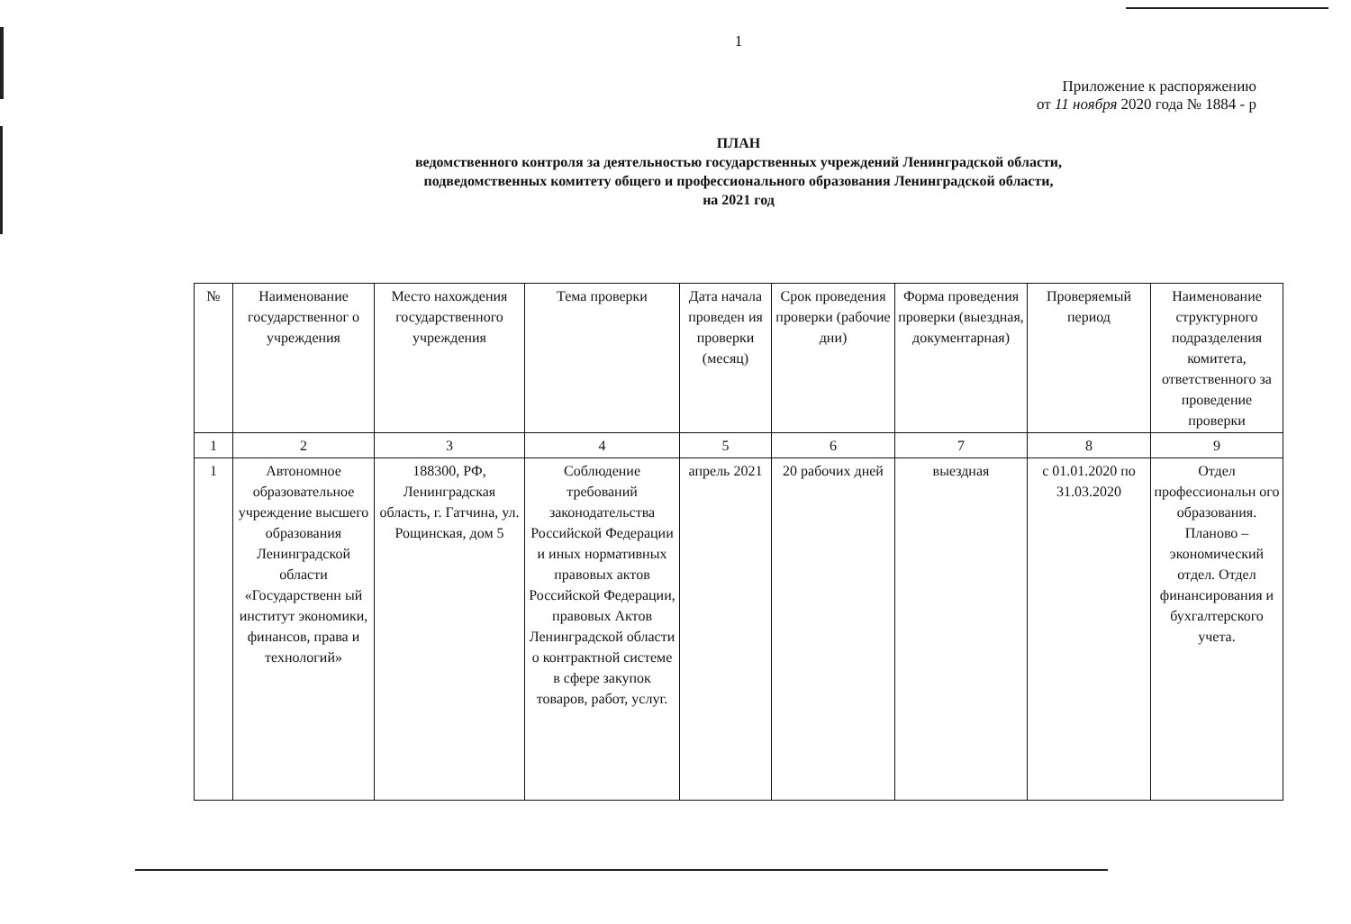1
Приложение к распоряжению
от 11 ноября 2020 года № 1884 - р
ПЛАН
ведомственного контроля за деятельностью государственных учреждений Ленинградской области,
подведомственных комитету общего и профессионального образования Ленинградской области,
на 2021 год
| № | Наименование государственног о учреждения | Место нахождения государственного учреждения | Тема проверки | Дата начала проведен ия проверки (месяц) | Срок проведения проверки (рабочие дни) | Форма проведения проверки (выездная, документарная) | Проверяемый период | Наименование структурного подразделения комитета, ответственного за проведение проверки |
| 1 | 2 | 3 | 4 | 5 | 6 | 7 | 8 | 9 |
| 1 | Автономное образовательное учреждение высшего образования Ленинградской области «Государственн ый институт экономики, финансов, права и технологий» | 188300, РФ, Ленинградская область, г. Гатчина, ул. Рощинская, дом 5 | Соблюдение требований законодательства Российской Федерации и иных нормативных правовых актов Российской Федерации, правовых Актов Ленинградской области о контрактной системе в сфере закупок товаров, работ, услуг. | апрель 2021 | 20 рабочих дней | выездная | с 01.01.2020 по 31.03.2020 | Отдел профессиональн ого образования. Планово – экономический отдел. Отдел финансирования и бухгалтерского учета. |